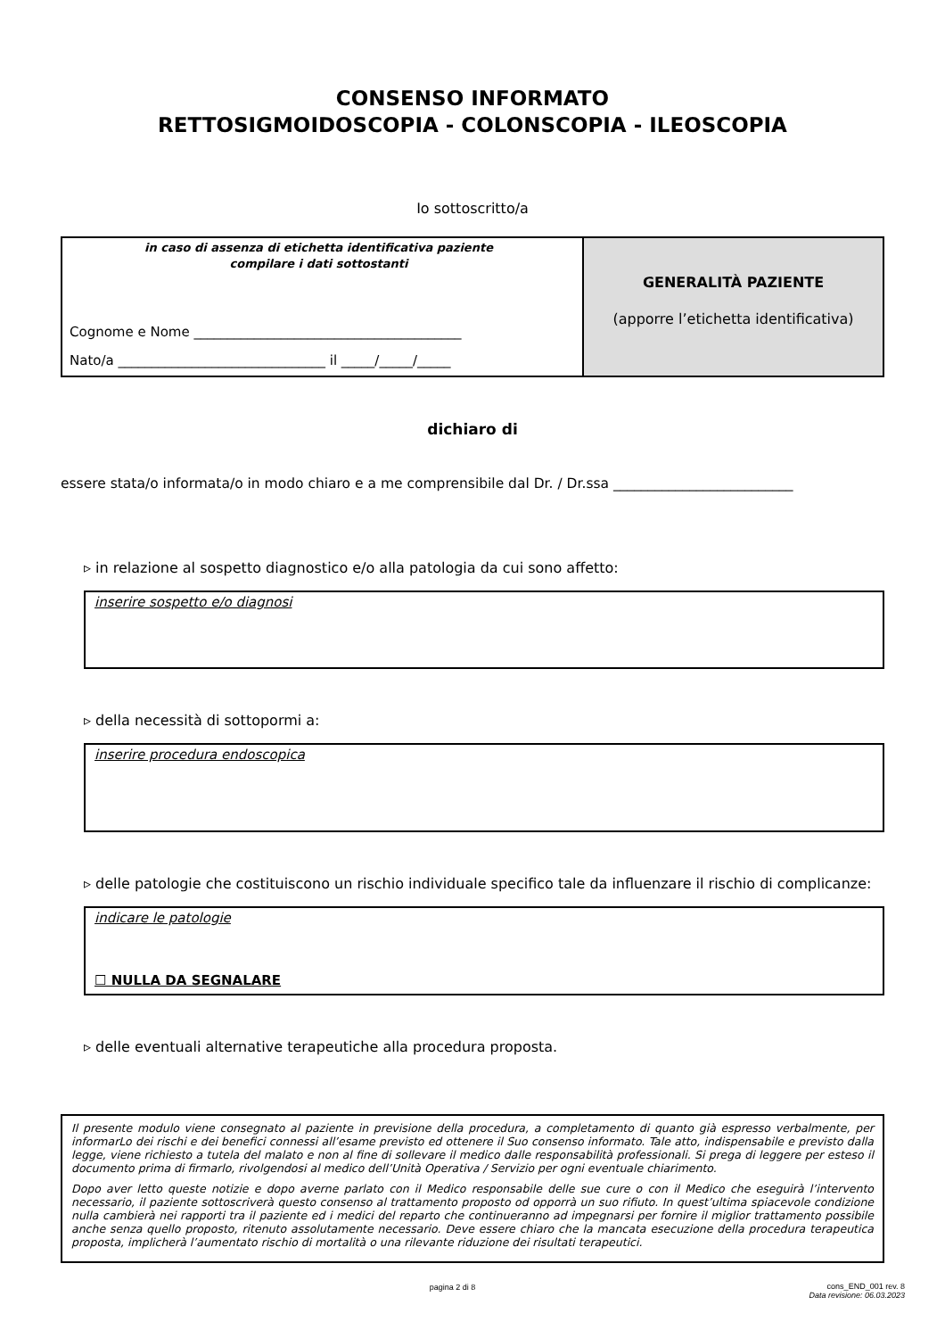CONSENSO INFORMATO
RETTOSIGMOIDOSCOPIA - COLONSCOPIA - ILEOSCOPIA
Io sottoscritto/a
in caso di assenza di etichetta identificativa paziente
compilare i dati sottostanti
Cognome e Nome ________________________________________
Nato/a _______________________________ il _____/_____/_____
GENERALITÀ PAZIENTE
(apporre l’etichetta identificativa)
dichiaro di
essere stata/o informata/o in modo chiaro e a me comprensibile dal Dr. / Dr.ssa __________________________
▹ in relazione al sospetto diagnostico e/o alla patologia da cui sono affetto:
inserire sospetto e/o diagnosi
▹ della necessità di sottopormi a:
inserire procedura endoscopica
▹ delle patologie che costituiscono un rischio individuale specifico tale da influenzare il rischio di complicanze:
indicare le patologie
☐ NULLA DA SEGNALARE
▹ delle eventuali alternative terapeutiche alla procedura proposta.
Il presente modulo viene consegnato al paziente in previsione della procedura, a completamento di quanto già espresso verbalmente, per informarLo dei rischi e dei benefici connessi all’esame previsto ed ottenere il Suo consenso informato. Tale atto, indispensabile e previsto dalla legge, viene richiesto a tutela del malato e non al fine di sollevare il medico dalle responsabilità professionali. Si prega di leggere per esteso il documento prima di firmarlo, rivolgendosi al medico dell’Unità Operativa / Servizio per ogni eventuale chiarimento.
Dopo aver letto queste notizie e dopo averne parlato con il Medico responsabile delle sue cure o con il Medico che eseguirà l’intervento necessario, il paziente sottoscriverà questo consenso al trattamento proposto od opporrà un suo rifiuto. In quest’ultima spiacevole condizione nulla cambierà nei rapporti tra il paziente ed i medici del reparto che continueranno ad impegnarsi per fornire il miglior trattamento possibile anche senza quello proposto, ritenuto assolutamente necessario. Deve essere chiaro che la mancata esecuzione della procedura terapeutica proposta, implicherà l’aumentato rischio di mortalità o una rilevante riduzione dei risultati terapeutici.
pagina 2 di 8
cons_END_001 rev. 8
Data revisione: 06.03.2023